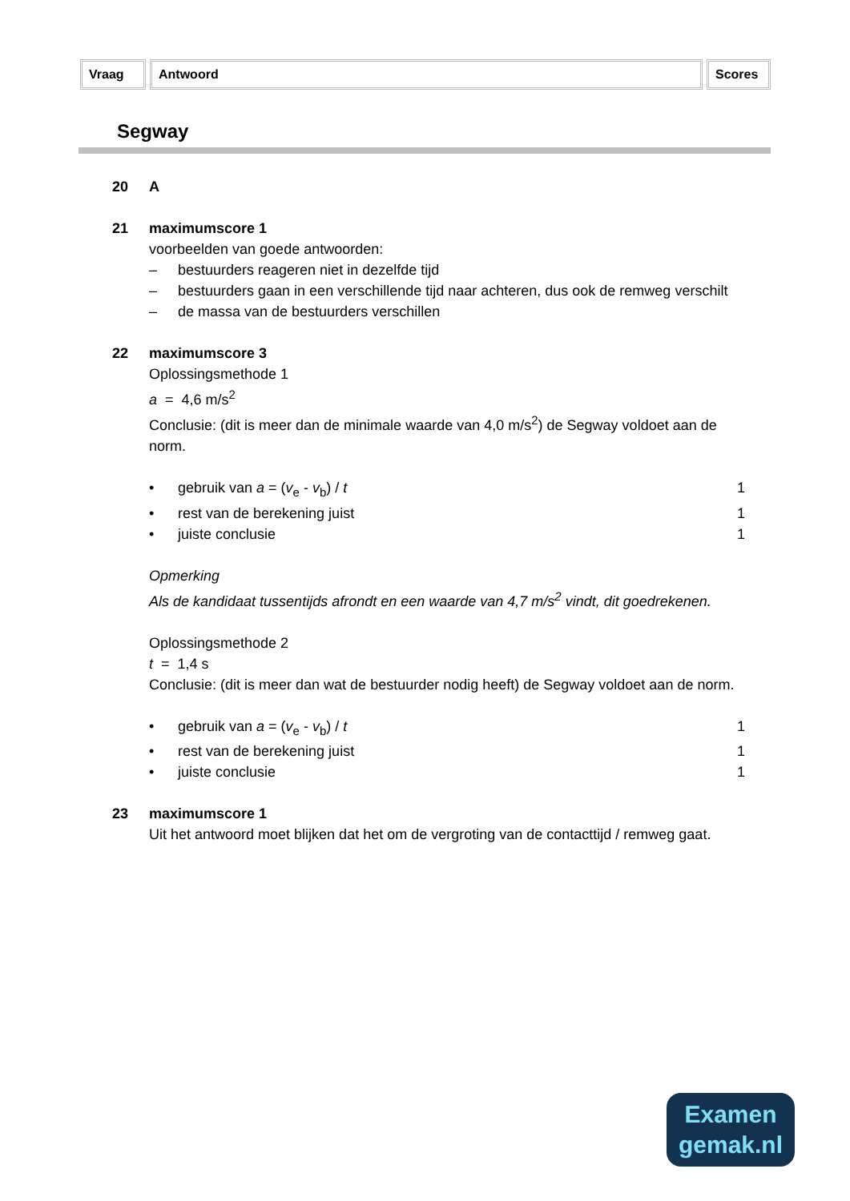Vraag Antwoord Scores
Segway
20 A
21 maximumscore 1
voorbeelden van goede antwoorden:
– bestuurders reageren niet in dezelfde tijd
– bestuurders gaan in een verschillende tijd naar achteren, dus ook de remweg verschilt
– de massa van de bestuurders verschillen
22 maximumscore 3
Oplossingsmethode 1
a = 4,6 m/s<sup>2</sup>
Conclusie: (dit is meer dan de minimale waarde van 4,0 m/s<sup>2</sup>) de Segway voldoet aan de norm.
• gebruik van a = (v<sub>e</sub> - v<sub>b</sub>) / t 1
• rest van de berekening juist 1
• juiste conclusie 1
Opmerking
Als de kandidaat tussentijds afrondt en een waarde van 4,7 m/s<sup>2</sup> vindt, dit goedrekenen.
Oplossingsmethode 2
t = 1,4 s
Conclusie: (dit is meer dan wat de bestuurder nodig heeft) de Segway voldoet aan de norm.
• gebruik van a = (v<sub>e</sub> - v<sub>b</sub>) / t 1
• rest van de berekening juist 1
• juiste conclusie 1
23 maximumscore 1
Uit het antwoord moet blijken dat het om de vergroting van de contacttijd / remweg gaat.
Examen
gemak.nl